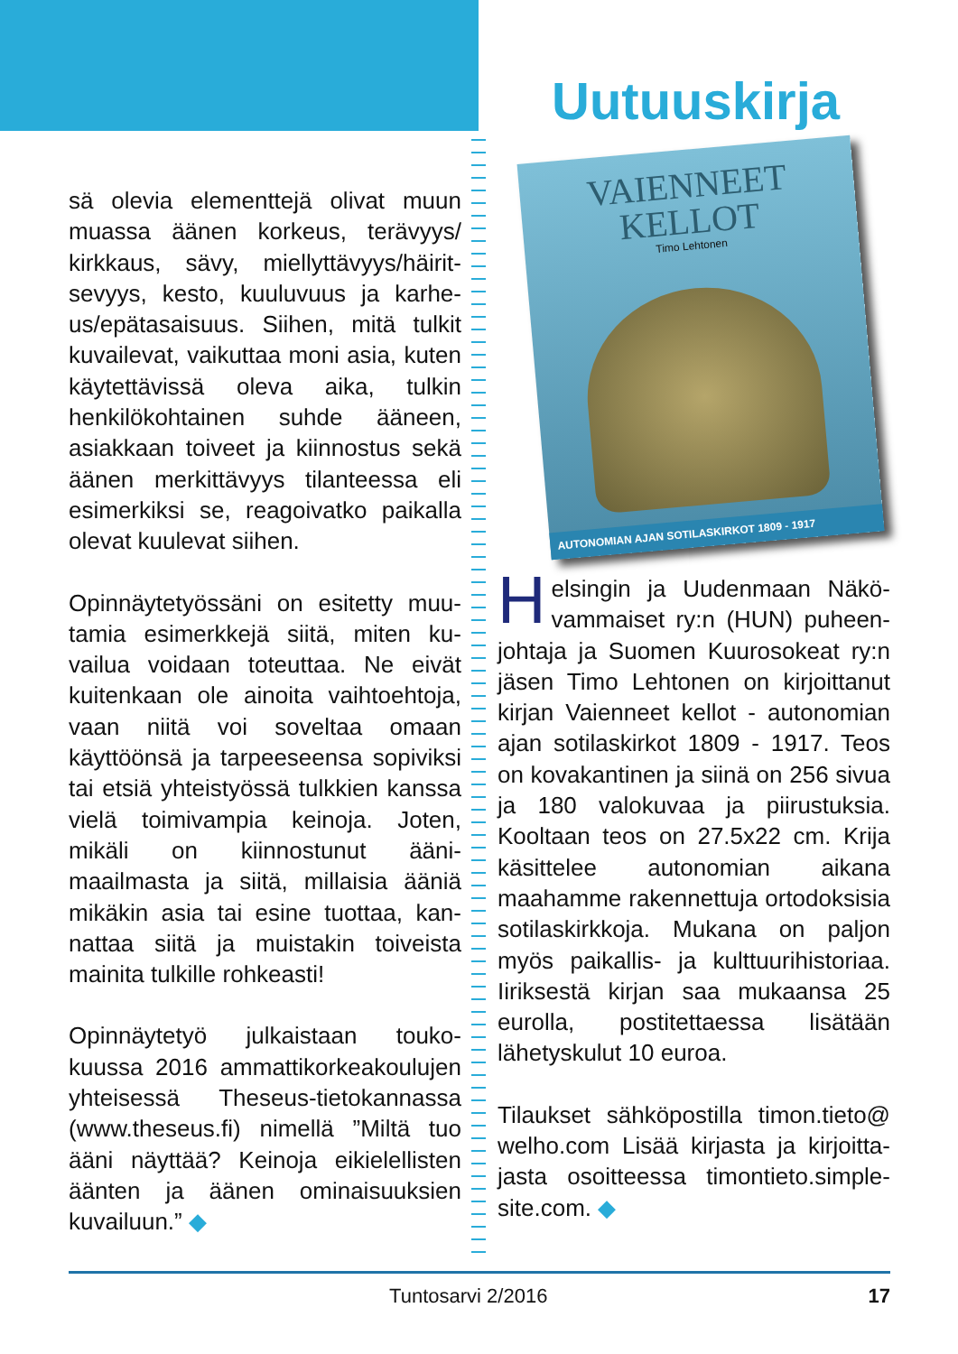sä olevia elementtejä olivat muun muassa äänen korkeus, terävyys/ kirkkaus, sävy, miellyttävyys/häirit­sevyys, kesto, kuuluvuus ja karhe­us/epätasaisuus. Siihen, mitä tulkit kuvailevat, vaikuttaa moni asia, ku­ten käytettävissä oleva aika, tulkin henkilökohtainen suhde ääneen, asiakkaan toiveet ja kiinnostus sekä äänen merkittävyys tilantees­sa eli esimerkiksi se, reagoivatko paikalla olevat kuulevat siihen.
Opinnäytetyössäni on esitetty muu­tamia esimerkkejä siitä, miten ku­vailua voidaan toteuttaa. Ne eivät kuitenkaan ole ainoita vaihtoehto­ja, vaan niitä voi soveltaa omaan käyttöönsä ja tarpeeseensa sopi­viksi tai etsiä yhteistyössä tulkkien kanssa vielä toimivampia keinoja. Joten, mikäli on kiinnostunut ääni­maailmasta ja siitä, millaisia ääniä mikäkin asia tai esine tuottaa, kan­nattaa siitä ja muistakin toiveista mainita tulkille rohkeasti!
Opinnäytetyö julkaistaan touko­kuussa 2016 ammattikorkeakou­lujen yhteisessä Theseus-tieto­kannassa (www.theseus.fi) nimellä ”Miltä tuo ääni näyttää? Keinoja ei­kielellisten äänten ja äänen ominai­suuksien kuvailuun.” ◆
Uutuuskirja
VAIENNEET
KELLOT
Timo Lehtonen
AUTONOMIAN AJAN SOTILASKIRKOT 1809 - 1917
Helsingin ja Uudenmaan Näkö­vammaiset ry:n (HUN) puheen­johtaja ja Suomen Kuurosokeat ry:n jäsen Timo Lehtonen on kirjoittanut kirjan Vaienneet kellot - autonomian ajan sotilaskirkot 1809 - 1917. Teos on kovakantinen ja siinä on 256 si­vua ja 180 valokuvaa ja piirustuk­sia. Kooltaan teos on 27.5x22 cm. Krija käsittelee autonomian aikana maahamme rakennettuja ortodok­sisia sotilaskirkkoja. Mukana on paljon myös paikallis- ja kulttuuri­historiaa. Iiriksestä kirjan saa mu­kaansa 25 eurolla, postitettaessa lisätään lähetyskulut 10 euroa.
Tilaukset sähköpostilla timon.tieto@ welho.com Lisää kirjasta ja kirjoitta­jasta osoitteessa timontieto.simple­site.com. ◆
Tuntosarvi 2/2016 17